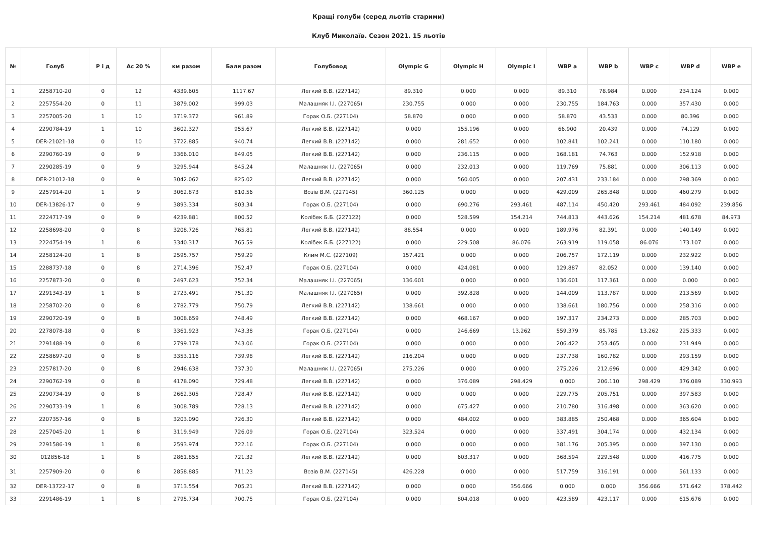Кращі голуби (серед льотів старими)
Клуб Миколаїв. Сезон 2021. 15 льотів
| № | Голуб | Р і д | Ас 20 % | км разом | Бали разом | Голубовод | Olympic G | Olympic H | Olympic I | WBP a | WBP b | WBP c | WBP d | WBP e |
| --- | --- | --- | --- | --- | --- | --- | --- | --- | --- | --- | --- | --- | --- | --- |
| 1 | 2258710-20 | 0 | 12 | 4339.605 | 1117.67 | Легкий В.В. (227142) | 89.310 | 0.000 | 0.000 | 89.310 | 78.984 | 0.000 | 234.124 | 0.000 |
| 2 | 2257554-20 | 0 | 11 | 3879.002 | 999.03 | Малашняк І.І. (227065) | 230.755 | 0.000 | 0.000 | 230.755 | 184.763 | 0.000 | 357.430 | 0.000 |
| 3 | 2257005-20 | 1 | 10 | 3719.372 | 961.89 | Горак О.Б. (227104) | 58.870 | 0.000 | 0.000 | 58.870 | 43.533 | 0.000 | 80.396 | 0.000 |
| 4 | 2290784-19 | 1 | 10 | 3602.327 | 955.67 | Легкий В.В. (227142) | 0.000 | 155.196 | 0.000 | 66.900 | 20.439 | 0.000 | 74.129 | 0.000 |
| 5 | DER-21021-18 | 0 | 10 | 3722.885 | 940.74 | Легкий В.В. (227142) | 0.000 | 281.652 | 0.000 | 102.841 | 102.241 | 0.000 | 110.180 | 0.000 |
| 6 | 2290760-19 | 0 | 9 | 3366.010 | 849.05 | Легкий В.В. (227142) | 0.000 | 236.115 | 0.000 | 168.181 | 74.763 | 0.000 | 152.918 | 0.000 |
| 7 | 2290285-19 | 0 | 9 | 3295.944 | 845.24 | Малашняк І.І. (227065) | 0.000 | 232.013 | 0.000 | 119.769 | 75.881 | 0.000 | 306.113 | 0.000 |
| 8 | DER-21012-18 | 0 | 9 | 3042.062 | 825.02 | Легкий В.В. (227142) | 0.000 | 560.005 | 0.000 | 207.431 | 233.184 | 0.000 | 298.369 | 0.000 |
| 9 | 2257914-20 | 1 | 9 | 3062.873 | 810.56 | Возів В.М. (227145) | 360.125 | 0.000 | 0.000 | 429.009 | 265.848 | 0.000 | 460.279 | 0.000 |
| 10 | DER-13826-17 | 0 | 9 | 3893.334 | 803.34 | Горак О.Б. (227104) | 0.000 | 690.276 | 293.461 | 487.114 | 450.420 | 293.461 | 484.092 | 239.856 |
| 11 | 2224717-19 | 0 | 9 | 4239.881 | 800.52 | Колібек Б.Б. (227122) | 0.000 | 528.599 | 154.214 | 744.813 | 443.626 | 154.214 | 481.678 | 84.973 |
| 12 | 2258698-20 | 0 | 8 | 3208.726 | 765.81 | Легкий В.В. (227142) | 88.554 | 0.000 | 0.000 | 189.976 | 82.391 | 0.000 | 140.149 | 0.000 |
| 13 | 2224754-19 | 1 | 8 | 3340.317 | 765.59 | Колібек Б.Б. (227122) | 0.000 | 229.508 | 86.076 | 263.919 | 119.058 | 86.076 | 173.107 | 0.000 |
| 14 | 2258124-20 | 1 | 8 | 2595.757 | 759.29 | Клим М.С. (227109) | 157.421 | 0.000 | 0.000 | 206.757 | 172.119 | 0.000 | 232.922 | 0.000 |
| 15 | 2288737-18 | 0 | 8 | 2714.396 | 752.47 | Горак О.Б. (227104) | 0.000 | 424.081 | 0.000 | 129.887 | 82.052 | 0.000 | 139.140 | 0.000 |
| 16 | 2257873-20 | 0 | 8 | 2497.623 | 752.34 | Малашняк І.І. (227065) | 136.601 | 0.000 | 0.000 | 136.601 | 117.361 | 0.000 | 0.000 | 0.000 |
| 17 | 2291343-19 | 1 | 8 | 2723.491 | 751.30 | Малашняк І.І. (227065) | 0.000 | 392.828 | 0.000 | 144.009 | 113.787 | 0.000 | 213.569 | 0.000 |
| 18 | 2258702-20 | 0 | 8 | 2782.779 | 750.79 | Легкий В.В. (227142) | 138.661 | 0.000 | 0.000 | 138.661 | 180.756 | 0.000 | 258.316 | 0.000 |
| 19 | 2290720-19 | 0 | 8 | 3008.659 | 748.49 | Легкий В.В. (227142) | 0.000 | 468.167 | 0.000 | 197.317 | 234.273 | 0.000 | 285.703 | 0.000 |
| 20 | 2278078-18 | 0 | 8 | 3361.923 | 743.38 | Горак О.Б. (227104) | 0.000 | 246.669 | 13.262 | 559.379 | 85.785 | 13.262 | 225.333 | 0.000 |
| 21 | 2291488-19 | 0 | 8 | 2799.178 | 743.06 | Горак О.Б. (227104) | 0.000 | 0.000 | 0.000 | 206.422 | 253.465 | 0.000 | 231.949 | 0.000 |
| 22 | 2258697-20 | 0 | 8 | 3353.116 | 739.98 | Легкий В.В. (227142) | 216.204 | 0.000 | 0.000 | 237.738 | 160.782 | 0.000 | 293.159 | 0.000 |
| 23 | 2257817-20 | 0 | 8 | 2946.638 | 737.30 | Малашняк І.І. (227065) | 275.226 | 0.000 | 0.000 | 275.226 | 212.696 | 0.000 | 429.342 | 0.000 |
| 24 | 2290762-19 | 0 | 8 | 4178.090 | 729.48 | Легкий В.В. (227142) | 0.000 | 376.089 | 298.429 | 0.000 | 206.110 | 298.429 | 376.089 | 330.993 |
| 25 | 2290734-19 | 0 | 8 | 2662.305 | 728.47 | Легкий В.В. (227142) | 0.000 | 0.000 | 0.000 | 229.775 | 205.751 | 0.000 | 397.583 | 0.000 |
| 26 | 2290733-19 | 1 | 8 | 3008.789 | 728.13 | Легкий В.В. (227142) | 0.000 | 675.427 | 0.000 | 210.780 | 316.498 | 0.000 | 363.620 | 0.000 |
| 27 | 2207357-16 | 0 | 8 | 3203.090 | 726.30 | Легкий В.В. (227142) | 0.000 | 484.002 | 0.000 | 383.885 | 250.468 | 0.000 | 365.604 | 0.000 |
| 28 | 2257045-20 | 1 | 8 | 3119.949 | 726.09 | Горак О.Б. (227104) | 323.524 | 0.000 | 0.000 | 337.491 | 304.174 | 0.000 | 432.134 | 0.000 |
| 29 | 2291586-19 | 1 | 8 | 2593.974 | 722.16 | Горак О.Б. (227104) | 0.000 | 0.000 | 0.000 | 381.176 | 205.395 | 0.000 | 397.130 | 0.000 |
| 30 | 012856-18 | 1 | 8 | 2861.855 | 721.32 | Легкий В.В. (227142) | 0.000 | 603.317 | 0.000 | 368.594 | 229.548 | 0.000 | 416.775 | 0.000 |
| 31 | 2257909-20 | 0 | 8 | 2858.885 | 711.23 | Возів В.М. (227145) | 426.228 | 0.000 | 0.000 | 517.759 | 316.191 | 0.000 | 561.133 | 0.000 |
| 32 | DER-13722-17 | 0 | 8 | 3713.554 | 705.21 | Легкий В.В. (227142) | 0.000 | 0.000 | 356.666 | 0.000 | 0.000 | 356.666 | 571.642 | 378.442 |
| 33 | 2291486-19 | 1 | 8 | 2795.734 | 700.75 | Горак О.Б. (227104) | 0.000 | 804.018 | 0.000 | 423.589 | 423.117 | 0.000 | 615.676 | 0.000 |